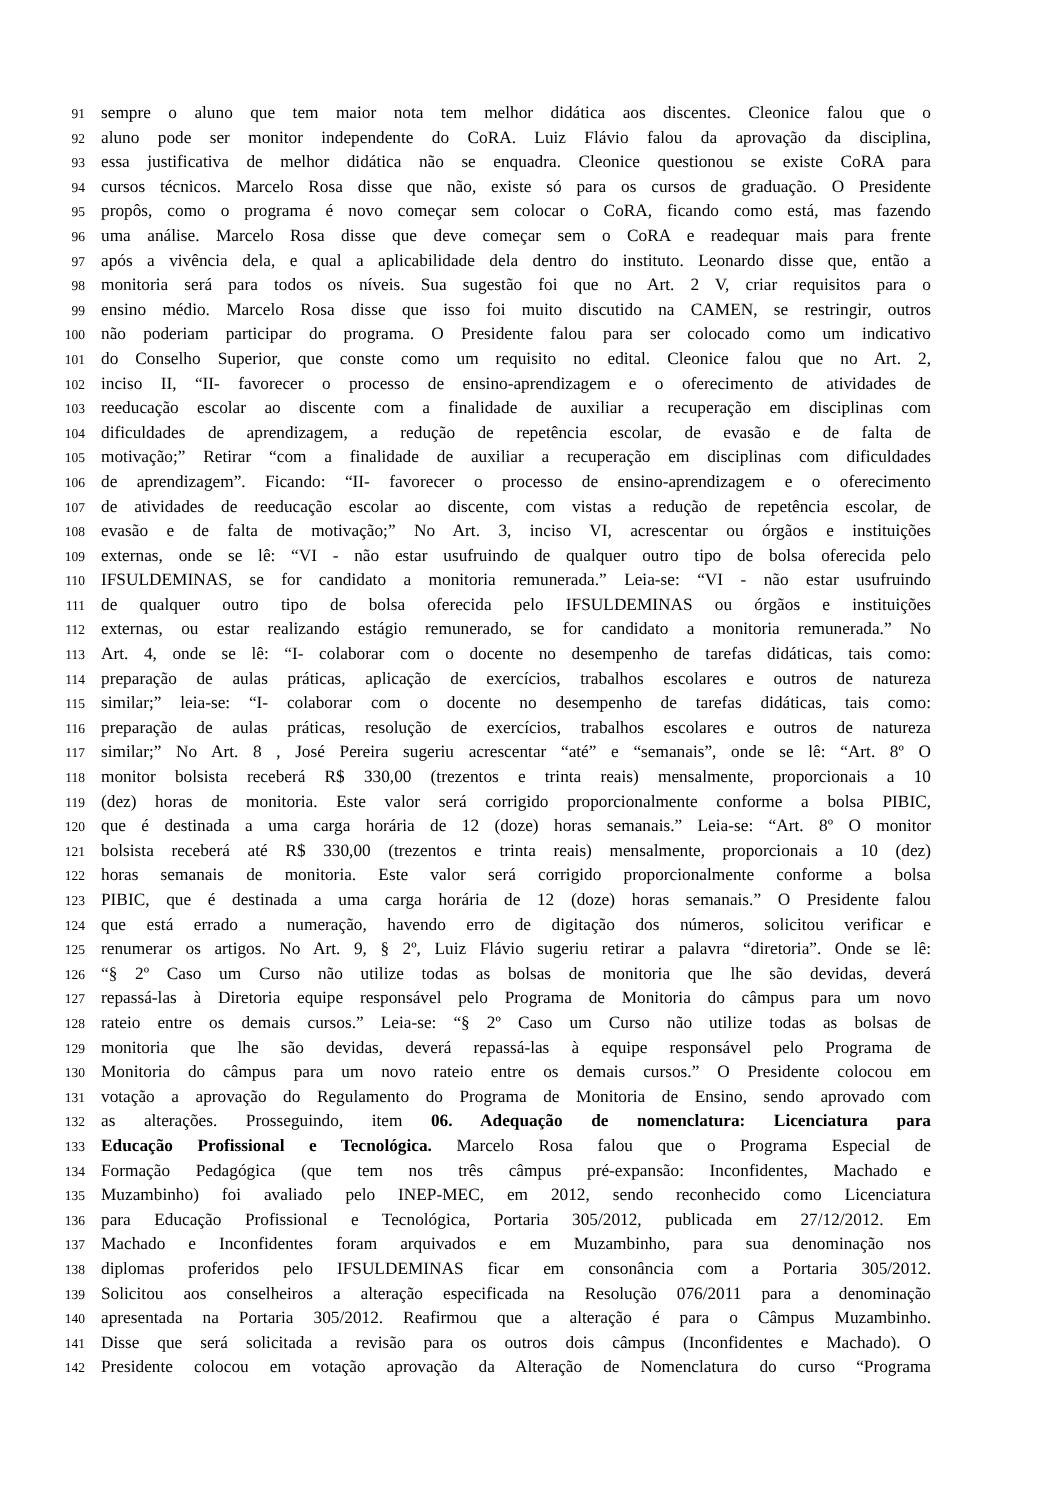91 sempre o aluno que tem maior nota tem melhor didática aos discentes. Cleonice falou que o
92 aluno pode ser monitor independente do CoRA. Luiz Flávio falou da aprovação da disciplina,
93 essa justificativa de melhor didática não se enquadra. Cleonice questionou se existe CoRA para
94 cursos técnicos. Marcelo Rosa disse que não, existe só para os cursos de graduação. O Presidente
95 propôs, como o programa é novo começar sem colocar o CoRA, ficando como está, mas fazendo
96 uma análise. Marcelo Rosa disse que deve começar sem o CoRA e readequar mais para frente
97 após a vivência dela, e qual a aplicabilidade dela dentro do instituto. Leonardo disse que, então a
98 monitoria será para todos os níveis. Sua sugestão foi que no Art. 2 V, criar requisitos para o
99 ensino médio. Marcelo Rosa disse que isso foi muito discutido na CAMEN, se restringir, outros
100 não poderiam participar do programa. O Presidente falou para ser colocado como um indicativo
101 do Conselho Superior, que conste como um requisito no edital. Cleonice falou que no Art. 2,
102 inciso II, “II- favorecer o processo de ensino-aprendizagem e o oferecimento de atividades de
103 reeducação escolar ao discente com a finalidade de auxiliar a recuperação em disciplinas com
104 dificuldades de aprendizagem, a redução de repetência escolar, de evasão e de falta de
105 motivação;” Retirar “com a finalidade de auxiliar a recuperação em disciplinas com dificuldades
106 de aprendizagem”. Ficando: “II- favorecer o processo de ensino-aprendizagem e o oferecimento
107 de atividades de reeducação escolar ao discente, com vistas a redução de repetência escolar, de
108 evasão e de falta de motivação;” No Art. 3, inciso VI, acrescentar ou órgãos e instituições
109 externas, onde se lê: “VI - não estar usufruindo de qualquer outro tipo de bolsa oferecida pelo
110 IFSULDEMINAS, se for candidato a monitoria remunerada.” Leia-se: “VI - não estar usufruindo
111 de qualquer outro tipo de bolsa oferecida pelo IFSULDEMINAS ou órgãos e instituições
112 externas, ou estar realizando estágio remunerado, se for candidato a monitoria remunerada.” No
113 Art. 4, onde se lê: “I- colaborar com o docente no desempenho de tarefas didáticas, tais como:
114 preparação de aulas práticas, aplicação de exercícios, trabalhos escolares e outros de natureza
115 similar;” leia-se: “I- colaborar com o docente no desempenho de tarefas didáticas, tais como:
116 preparação de aulas práticas, resolução de exercícios, trabalhos escolares e outros de natureza
117 similar;” No Art. 8 , José Pereira sugeriu acrescentar “até” e “semanais”, onde se lê: “Art. 8º O
118 monitor bolsista receberá R$ 330,00 (trezentos e trinta reais) mensalmente, proporcionais a 10
119 (dez) horas de monitoria. Este valor será corrigido proporcionalmente conforme a bolsa PIBIC,
120 que é destinada a uma carga horária de 12 (doze) horas semanais.” Leia-se: “Art. 8º O monitor
121 bolsista receberá até R$ 330,00 (trezentos e trinta reais) mensalmente, proporcionais a 10 (dez)
122 horas semanais de monitoria. Este valor será corrigido proporcionalmente conforme a bolsa
123 PIBIC, que é destinada a uma carga horária de 12 (doze) horas semanais.” O Presidente falou
124 que está errado a numeração, havendo erro de digitação dos números, solicitou verificar e
125 renumerar os artigos. No Art. 9, § 2º, Luiz Flávio sugeriu retirar a palavra “diretoria”. Onde se lê:
126 “§ 2º Caso um Curso não utilize todas as bolsas de monitoria que lhe são devidas, deverá
127 repassá-las à Diretoria equipe responsável pelo Programa de Monitoria do câmpus para um novo
128 rateio entre os demais cursos.” Leia-se: “§ 2º Caso um Curso não utilize todas as bolsas de
129 monitoria que lhe são devidas, deverá repassá-las à equipe responsável pelo Programa de
130 Monitoria do câmpus para um novo rateio entre os demais cursos.” O Presidente colocou em
131 votação a aprovação do Regulamento do Programa de Monitoria de Ensino, sendo aprovado com
132 as alterações. Prosseguindo, item 06. Adequação de nomenclatura: Licenciatura para
133 Educação Profissional e Tecnológica. Marcelo Rosa falou que o Programa Especial de
134 Formação Pedagógica (que tem nos três câmpus pré-expansão: Inconfidentes, Machado e
135 Muzambinho) foi avaliado pelo INEP-MEC, em 2012, sendo reconhecido como Licenciatura
136 para Educação Profissional e Tecnológica, Portaria 305/2012, publicada em 27/12/2012. Em
137 Machado e Inconfidentes foram arquivados e em Muzambinho, para sua denominação nos
138 diplomas proferidos pelo IFSULDEMINAS ficar em consonância com a Portaria 305/2012.
139 Solicitou aos conselheiros a alteração especificada na Resolução 076/2011 para a denominação
140 apresentada na Portaria 305/2012. Reafirmou que a alteração é para o Câmpus Muzambinho.
141 Disse que será solicitada a revisão para os outros dois câmpus (Inconfidentes e Machado). O
142 Presidente colocou em votação aprovação da Alteração de Nomenclatura do curso “Programa